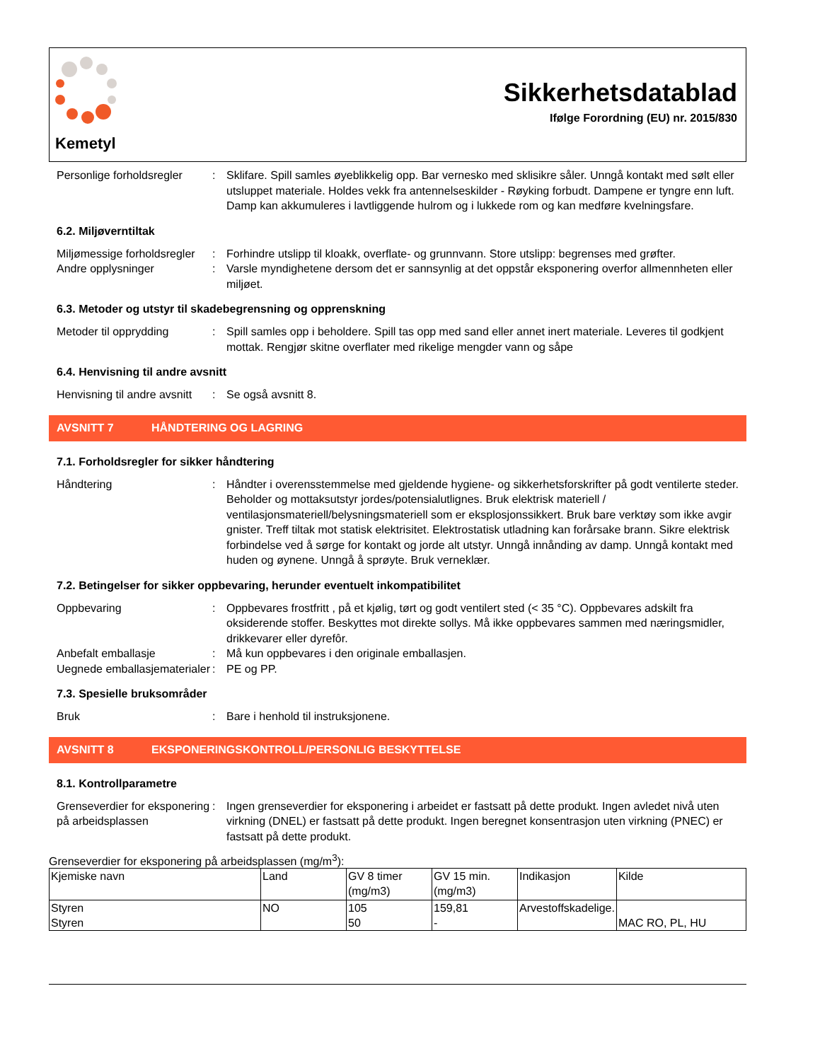Kemetyl
Sikkerhetsdatablad
Ifølge Forordning (EU) nr. 2015/830
Personlige forholdsregler
: Sklifare. Spill samles øyeblikkelig opp. Bar vernesko med sklisikre såler. Unngå kontakt med sølt eller utsluppet materiale. Holdes vekk fra antennelseskilder - Røyking forbudt. Dampene er tyngre enn luft. Damp kan akkumuleres i lavtliggende hulrom og i lukkede rom og kan medføre kvelningsfare.
6.2. Miljøverntiltak
Miljømessige forholdsregler
: Forhindre utslipp til kloakk, overflate- og grunnvann. Store utslipp: begrenses med grøfter.
Andre opplysninger : Varsle myndighetene dersom det er sannsynlig at det oppstår eksponering overfor allmennheten eller miljøet.
6.3. Metoder og utstyr til skadebegrensning og opprenskning
Metoder til opprydding : Spill samles opp i beholdere. Spill tas opp med sand eller annet inert materiale. Leveres til godkjent mottak. Rengjør skitne overflater med rikelige mengder vann og såpe
6.4. Henvisning til andre avsnitt
Henvisning til andre avsnitt
: Se også avsnitt 8.
AVSNITT 7 HÅNDTERING OG LAGRING
7.1. Forholdsregler for sikker håndtering
Håndtering : Håndter i overensstemmelse med gjeldende hygiene- og sikkerhetsforskrifter på godt ventilerte steder. Beholder og mottaksutstyr jordes/potensialutlignes. Bruk elektrisk materiell / ventilasjonsmateriell/belysningsmateriell som er eksplosjonssikkert. Bruk bare verktøy som ikke avgir gnister. Treff tiltak mot statisk elektrisitet. Elektrostatisk utladning kan forårsake brann. Sikre elektrisk forbindelse ved å sørge for kontakt og jorde alt utstyr. Unngå innånding av damp. Unngå kontakt med huden og øynene. Unngå å sprøyte. Bruk verneklær.
7.2. Betingelser for sikker oppbevaring, herunder eventuelt inkompatibilitet
Oppbevaring : Oppbevares frostfritt , på et kjølig, tørt og godt ventilert sted (< 35 °C). Oppbevares adskilt fra oksiderende stoffer. Beskyttes mot direkte sollys. Må ikke oppbevares sammen med næringsmidler, drikkevarer eller dyrefôr.
Anbefalt emballasje : Må kun oppbevares i den originale emballasjen.
Uegnede emballasjematerialer
: PE og PP.
7.3. Spesielle bruksområder
Bruk : Bare i henhold til instruksjonene.
AVSNITT 8 EKSPONERINGSKONTROLL/PERSONLIG BESKYTTELSE
8.1. Kontrollparametre
Grenseverdier for eksponering på arbeidsplassen
: Ingen grenseverdier for eksponering i arbeidet er fastsatt på dette produkt. Ingen avledet nivå uten virkning (DNEL) er fastsatt på dette produkt. Ingen beregnet konsentrasjon uten virkning (PNEC) er fastsatt på dette produkt.
Grenseverdier for eksponering på arbeidsplassen (mg/m<sup>3</sup>):
| Kjemiske navn | Land | GV 8 timer (mg/m3) | GV 15 min. (mg/m3) | Indikasjon | Kilde |
| --- | --- | --- | --- | --- | --- |
| Styren Styren | NO | 105 50 | 159,81 - | Arvestoffskadelige. | MAC RO, PL, HU |